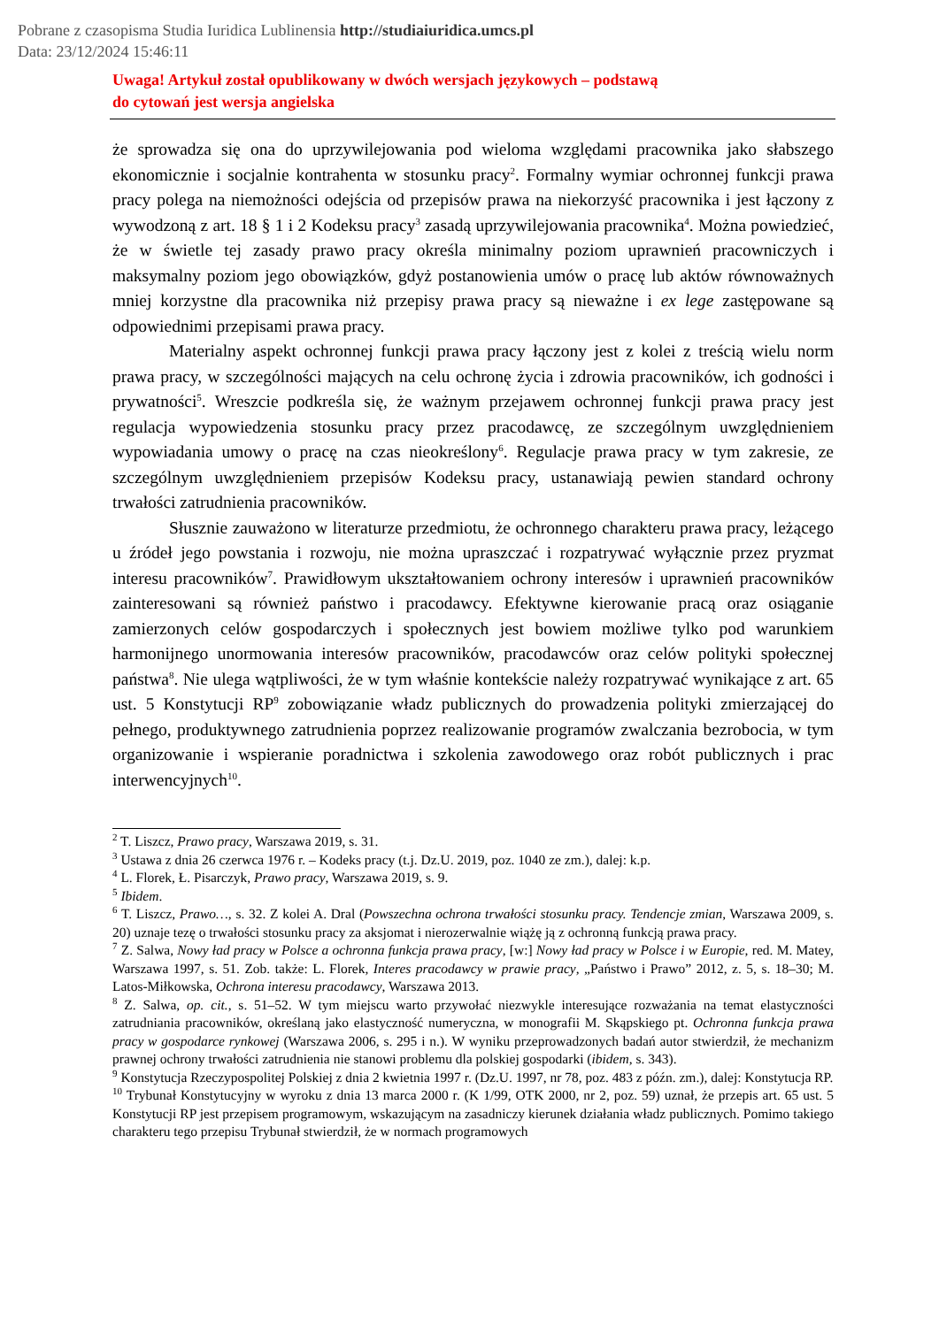Pobrane z czasopisma Studia Iuridica Lublinensia http://studiaiuridica.umcs.pl
Data: 23/12/2024 15:46:11
Uwaga! Artykuł został opublikowany w dwóch wersjach językowych – podstawą
do cytowań jest wersja angielska
że sprowadza się ona do uprzywilejowania pod wieloma względami pracownika jako słabszego ekonomicznie i socjalnie kontrahenta w stosunku pracy<sup>2</sup>. Formalny wymiar ochronnej funkcji prawa pracy polega na niemożności odejścia od przepisów prawa na niekorzyść pracownika i jest łączony z wywodzoną z art. 18 § 1 i 2 Kodeksu pracy<sup>3</sup> zasadą uprzywilejowania pracownika<sup>4</sup>. Można powiedzieć, że w świetle tej zasady prawo pracy określa minimalny poziom uprawnień pracowniczych i maksymalny poziom jego obowiązków, gdyż postanowienia umów o pracę lub aktów równoważnych mniej korzystne dla pracownika niż przepisy prawa pracy są nieważne i ex lege zastępowane są odpowiednimi przepisami prawa pracy.
Materialny aspekt ochronnej funkcji prawa pracy łączony jest z kolei z treścią wielu norm prawa pracy, w szczególności mających na celu ochronę życia i zdrowia pracowników, ich godności i prywatności<sup>5</sup>. Wreszcie podkreśla się, że ważnym przejawem ochronnej funkcji prawa pracy jest regulacja wypowiedzenia stosunku pracy przez pracodawcę, ze szczególnym uwzględnieniem wypowiadania umowy o pracę na czas nieokreślony<sup>6</sup>. Regulacje prawa pracy w tym zakresie, ze szczególnym uwzględnieniem przepisów Kodeksu pracy, ustanawiają pewien standard ochrony trwałości zatrudnienia pracowników.
Słusznie zauważono w literaturze przedmiotu, że ochronnego charakteru prawa pracy, leżącego u źródeł jego powstania i rozwoju, nie można upraszczać i rozpatrywać wyłącznie przez pryzmat interesu pracowników<sup>7</sup>. Prawidłowym ukształtowaniem ochrony interesów i uprawnień pracowników zainteresowani są również państwo i pracodawcy. Efektywne kierowanie pracą oraz osiąganie zamierzonych celów gospodarczych i społecznych jest bowiem możliwe tylko pod warunkiem harmonijnego unormowania interesów pracowników, pracodawców oraz celów polityki społecznej państwa<sup>8</sup>. Nie ulega wątpliwości, że w tym właśnie kontekście należy rozpatrywać wynikające z art. 65 ust. 5 Konstytucji RP<sup>9</sup> zobowiązanie władz publicznych do prowadzenia polityki zmierzającej do pełnego, produktywnego zatrudnienia poprzez realizowanie programów zwalczania bezrobocia, w tym organizowanie i wspieranie poradnictwa i szkolenia zawodowego oraz robót publicznych i prac interwencyjnych<sup>10</sup>.
<sup>2</sup> T. Liszcz, Prawo pracy, Warszawa 2019, s. 31.
<sup>3</sup> Ustawa z dnia 26 czerwca 1976 r. – Kodeks pracy (t.j. Dz.U. 2019, poz. 1040 ze zm.), dalej: k.p.
<sup>4</sup> L. Florek, Ł. Pisarczyk, Prawo pracy, Warszawa 2019, s. 9.
<sup>5</sup> Ibidem.
<sup>6</sup> T. Liszcz, Prawo…, s. 32. Z kolei A. Dral (Powszechna ochrona trwałości stosunku pracy. Tendencje zmian, Warszawa 2009, s. 20) uznaje tezę o trwałości stosunku pracy za aksjomat i nierozerwalnie wiążę ją z ochronną funkcją prawa pracy.
<sup>7</sup> Z. Salwa, Nowy ład pracy w Polsce a ochronna funkcja prawa pracy, [w:] Nowy ład pracy w Polsce i w Europie, red. M. Matey, Warszawa 1997, s. 51. Zob. także: L. Florek, Interes pracodawcy w prawie pracy, „Państwo i Prawo” 2012, z. 5, s. 18–30; M. Latos-Miłkowska, Ochrona interesu pracodawcy, Warszawa 2013.
<sup>8</sup> Z. Salwa, op. cit., s. 51–52. W tym miejscu warto przywołać niezwykle interesujące rozważania na temat elastyczności zatrudniania pracowników, określaną jako elastyczność numeryczna, w monografii M. Skąpskiego pt. Ochronna funkcja prawa pracy w gospodarce rynkowej (Warszawa 2006, s. 295 i n.). W wyniku przeprowadzonych badań autor stwierdził, że mechanizm prawnej ochrony trwałości zatrudnienia nie stanowi problemu dla polskiej gospodarki (ibidem, s. 343).
<sup>9</sup> Konstytucja Rzeczypospolitej Polskiej z dnia 2 kwietnia 1997 r. (Dz.U. 1997, nr 78, poz. 483 z późn. zm.), dalej: Konstytucja RP.
<sup>10</sup> Trybunał Konstytucyjny w wyroku z dnia 13 marca 2000 r. (K 1/99, OTK 2000, nr 2, poz. 59) uznał, że przepis art. 65 ust. 5 Konstytucji RP jest przepisem programowym, wskazującym na zasadniczy kierunek działania władz publicznych. Pomimo takiego charakteru tego przepisu Trybunał stwierdził, że w normach programowych